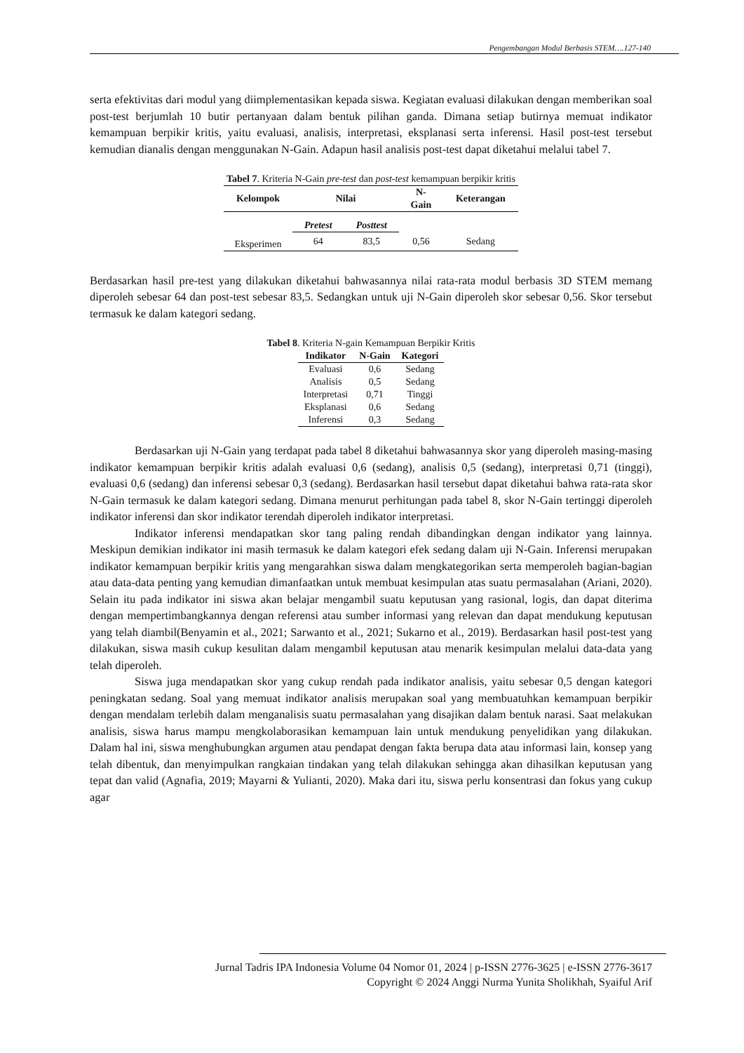Pengembangan Modul Berbasis STEM….127-140
serta efektivitas dari modul yang diimplementasikan kepada siswa. Kegiatan evaluasi dilakukan dengan memberikan soal post-test berjumlah 10 butir pertanyaan dalam bentuk pilihan ganda. Dimana setiap butirnya memuat indikator kemampuan berpikir kritis, yaitu evaluasi, analisis, interpretasi, eksplanasi serta inferensi. Hasil post-test tersebut kemudian dianalis dengan menggunakan N-Gain. Adapun hasil analisis post-test dapat diketahui melalui tabel 7.
Tabel 7. Kriteria N-Gain pre-test dan post-test kemampuan berpikir kritis
| Kelompok | Nilai | | N- Gain | Keterangan |
| --- | --- | --- | --- | --- |
| | Pretest | Posttest | | |
| Eksperimen | 64 | 83,5 | 0,56 | Sedang |
Berdasarkan hasil pre-test yang dilakukan diketahui bahwasannya nilai rata-rata modul berbasis 3D STEM memang diperoleh sebesar 64 dan post-test sebesar 83,5. Sedangkan untuk uji N-Gain diperoleh skor sebesar 0,56. Skor tersebut termasuk ke dalam kategori sedang.
Tabel 8. Kriteria N-gain Kemampuan Berpikir Kritis
| Indikator | N-Gain | Kategori |
| --- | --- | --- |
| Evaluasi | 0,6 | Sedang |
| Analisis | 0,5 | Sedang |
| Interpretasi | 0,71 | Tinggi |
| Eksplanasi | 0,6 | Sedang |
| Inferensi | 0,3 | Sedang |
Berdasarkan uji N-Gain yang terdapat pada tabel 8 diketahui bahwasannya skor yang diperoleh masing-masing indikator kemampuan berpikir kritis adalah evaluasi 0,6 (sedang), analisis 0,5 (sedang), interpretasi 0,71 (tinggi), evaluasi 0,6 (sedang) dan inferensi sebesar 0,3 (sedang). Berdasarkan hasil tersebut dapat diketahui bahwa rata-rata skor N-Gain termasuk ke dalam kategori sedang. Dimana menurut perhitungan pada tabel 8, skor N-Gain tertinggi diperoleh indikator inferensi dan skor indikator terendah diperoleh indikator interpretasi.
Indikator inferensi mendapatkan skor tang paling rendah dibandingkan dengan indikator yang lainnya. Meskipun demikian indikator ini masih termasuk ke dalam kategori efek sedang dalam uji N-Gain. Inferensi merupakan indikator kemampuan berpikir kritis yang mengarahkan siswa dalam mengkategorikan serta memperoleh bagian-bagian atau data-data penting yang kemudian dimanfaatkan untuk membuat kesimpulan atas suatu permasalahan (Ariani, 2020). Selain itu pada indikator ini siswa akan belajar mengambil suatu keputusan yang rasional, logis, dan dapat diterima dengan mempertimbangkannya dengan referensi atau sumber informasi yang relevan dan dapat mendukung keputusan yang telah diambil(Benyamin et al., 2021; Sarwanto et al., 2021; Sukarno et al., 2019). Berdasarkan hasil post-test yang dilakukan, siswa masih cukup kesulitan dalam mengambil keputusan atau menarik kesimpulan melalui data-data yang telah diperoleh.
Siswa juga mendapatkan skor yang cukup rendah pada indikator analisis, yaitu sebesar 0,5 dengan kategori peningkatan sedang. Soal yang memuat indikator analisis merupakan soal yang membuatuhkan kemampuan berpikir dengan mendalam terlebih dalam menganalisis suatu permasalahan yang disajikan dalam bentuk narasi. Saat melakukan analisis, siswa harus mampu mengkolaborasikan kemampuan lain untuk mendukung penyelidikan yang dilakukan. Dalam hal ini, siswa menghubungkan argumen atau pendapat dengan fakta berupa data atau informasi lain, konsep yang telah dibentuk, dan menyimpulkan rangkaian tindakan yang telah dilakukan sehingga akan dihasilkan keputusan yang tepat dan valid (Agnafia, 2019; Mayarni & Yulianti, 2020). Maka dari itu, siswa perlu konsentrasi dan fokus yang cukup agar
Jurnal Tadris IPA Indonesia Volume 04 Nomor 01, 2024 | p-ISSN 2776-3625 | e-ISSN 2776-3617
Copyright © 2024 Anggi Nurma Yunita Sholikhah, Syaiful Arif